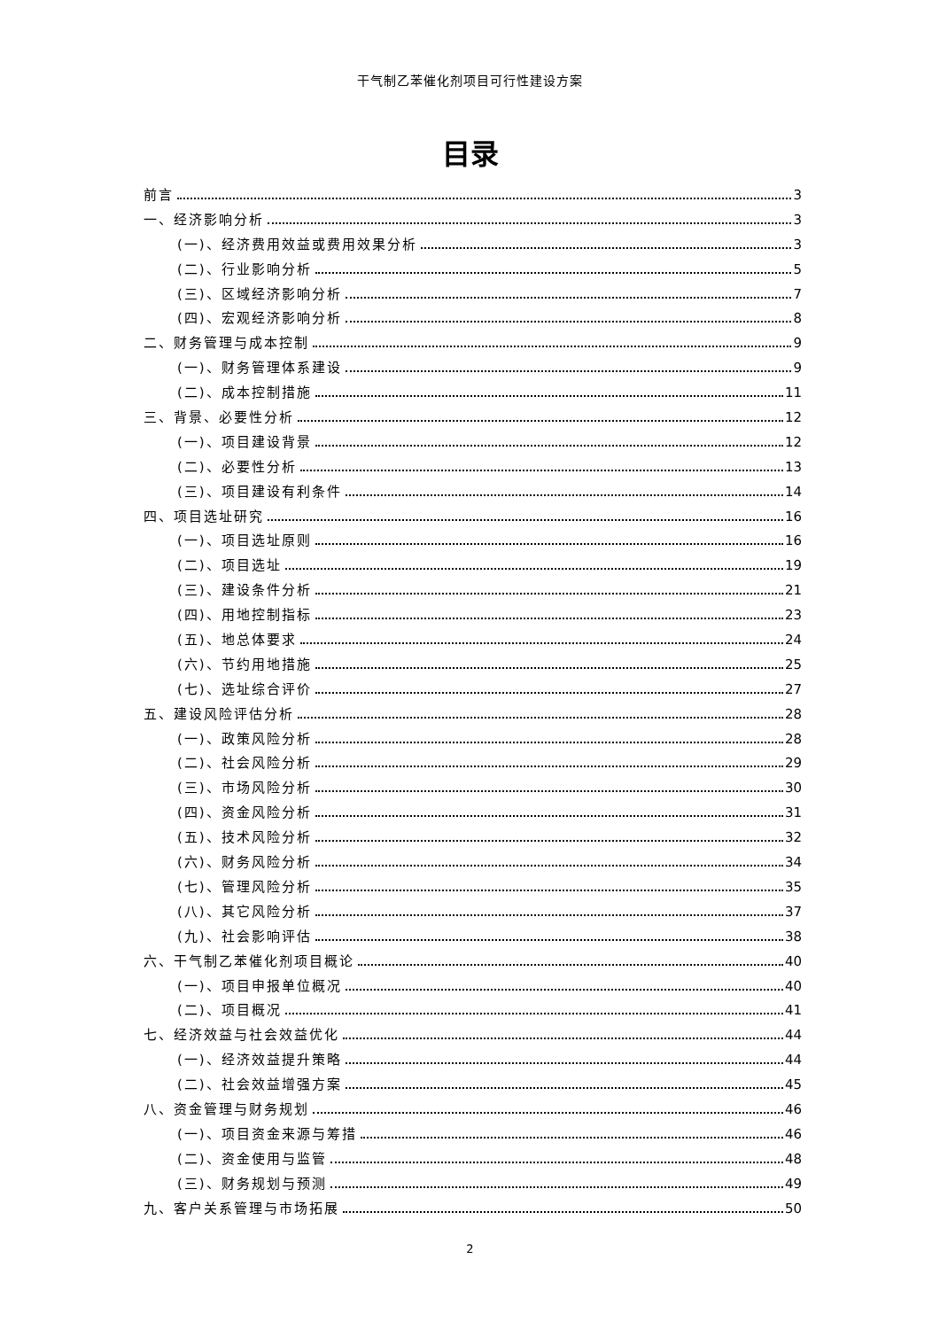干气制乙苯催化剂项目可行性建设方案
目录
前言 3
一、经济影响分析 3
(一)、经济费用效益或费用效果分析 3
(二)、行业影响分析 5
(三)、区域经济影响分析 7
(四)、宏观经济影响分析 8
二、财务管理与成本控制 9
(一)、财务管理体系建设 9
(二)、成本控制措施 11
三、背景、必要性分析 12
(一)、项目建设背景 12
(二)、必要性分析 13
(三)、项目建设有利条件 14
四、项目选址研究 16
(一)、项目选址原则 16
(二)、项目选址 19
(三)、建设条件分析 21
(四)、用地控制指标 23
(五)、地总体要求 24
(六)、节约用地措施 25
(七)、选址综合评价 27
五、建设风险评估分析 28
(一)、政策风险分析 28
(二)、社会风险分析 29
(三)、市场风险分析 30
(四)、资金风险分析 31
(五)、技术风险分析 32
(六)、财务风险分析 34
(七)、管理风险分析 35
(八)、其它风险分析 37
(九)、社会影响评估 38
六、干气制乙苯催化剂项目概论 40
(一)、项目申报单位概况 40
(二)、项目概况 41
七、经济效益与社会效益优化 44
(一)、经济效益提升策略 44
(二)、社会效益增强方案 45
八、资金管理与财务规划 46
(一)、项目资金来源与筹措 46
(二)、资金使用与监管 48
(三)、财务规划与预测 49
九、客户关系管理与市场拓展 50
2